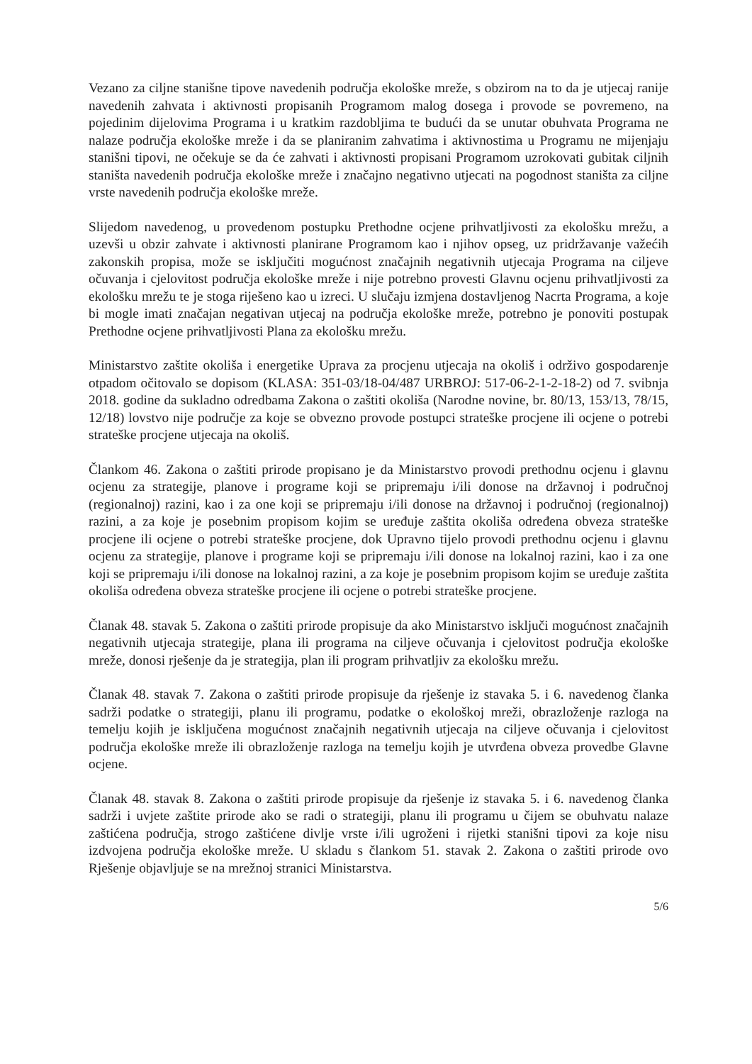Vezano za ciljne stanišne tipove navedenih područja ekološke mreže, s obzirom na to da je utjecaj ranije navedenih zahvata i aktivnosti propisanih Programom malog dosega i provode se povremeno, na pojedinim dijelovima Programa i u kratkim razdobljima te budući da se unutar obuhvata Programa ne nalaze područja ekološke mreže i da se planiranim zahvatima i aktivnostima u Programu ne mijenjaju stanišni tipovi, ne očekuje se da će zahvati i aktivnosti propisani Programom uzrokovati gubitak ciljnih staništa navedenih područja ekološke mreže i značajno negativno utjecati na pogodnost staništa za ciljne vrste navedenih područja ekološke mreže.
Slijedom navedenog, u provedenom postupku Prethodne ocjene prihvatljivosti za ekološku mrežu, a uzevši u obzir zahvate i aktivnosti planirane Programom kao i njihov opseg, uz pridržavanje važećih zakonskih propisa, može se isključiti mogućnost značajnih negativnih utjecaja Programa na ciljeve očuvanja i cjelovitost područja ekološke mreže i nije potrebno provesti Glavnu ocjenu prihvatljivosti za ekološku mrežu te je stoga riješeno kao u izreci. U slučaju izmjena dostavljenog Nacrta Programa, a koje bi mogle imati značajan negativan utjecaj na područja ekološke mreže, potrebno je ponoviti postupak Prethodne ocjene prihvatljivosti Plana za ekološku mrežu.
Ministarstvo zaštite okoliša i energetike Uprava za procjenu utjecaja na okoliš i održivo gospodarenje otpadom očitovalo se dopisom (KLASA: 351-03/18-04/487 URBROJ: 517-06-2-1-2-18-2) od 7. svibnja 2018. godine da sukladno odredbama Zakona o zaštiti okoliša (Narodne novine, br. 80/13, 153/13, 78/15, 12/18) lovstvo nije područje za koje se obvezno provode postupci strateške procjene ili ocjene o potrebi strateške procjene utjecaja na okoliš.
Člankom 46. Zakona o zaštiti prirode propisano je da Ministarstvo provodi prethodnu ocjenu i glavnu ocjenu za strategije, planove i programe koji se pripremaju i/ili donose na državnoj i područnoj (regionalnoj) razini, kao i za one koji se pripremaju i/ili donose na državnoj i područnoj (regionalnoj) razini, a za koje je posebnim propisom kojim se uređuje zaštita okoliša određena obveza strateške procjene ili ocjene o potrebi strateške procjene, dok Upravno tijelo provodi prethodnu ocjenu i glavnu ocjenu za strategije, planove i programe koji se pripremaju i/ili donose na lokalnoj razini, kao i za one koji se pripremaju i/ili donose na lokalnoj razini, a za koje je posebnim propisom kojim se uređuje zaštita okoliša određena obveza strateške procjene ili ocjene o potrebi strateške procjene.
Članak 48. stavak 5. Zakona o zaštiti prirode propisuje da ako Ministarstvo isključi mogućnost značajnih negativnih utjecaja strategije, plana ili programa na ciljeve očuvanja i cjelovitost područja ekološke mreže, donosi rješenje da je strategija, plan ili program prihvatljiv za ekološku mrežu.
Članak 48. stavak 7. Zakona o zaštiti prirode propisuje da rješenje iz stavaka 5. i 6. navedenog članka sadrži podatke o strategiji, planu ili programu, podatke o ekološkoj mreži, obrazloženje razloga na temelju kojih je isključena mogućnost značajnih negativnih utjecaja na ciljeve očuvanja i cjelovitost područja ekološke mreže ili obrazloženje razloga na temelju kojih je utvrđena obveza provedbe Glavne ocjene.
Članak 48. stavak 8. Zakona o zaštiti prirode propisuje da rješenje iz stavaka 5. i 6. navedenog članka sadrži i uvjete zaštite prirode ako se radi o strategiji, planu ili programu u čijem se obuhvatu nalaze zaštićena područja, strogo zaštićene divlje vrste i/ili ugroženi i rijetki stanišni tipovi za koje nisu izdvojena područja ekološke mreže. U skladu s člankom 51. stavak 2. Zakona o zaštiti prirode ovo Rješenje objavljuje se na mrežnoj stranici Ministarstva.
5/6